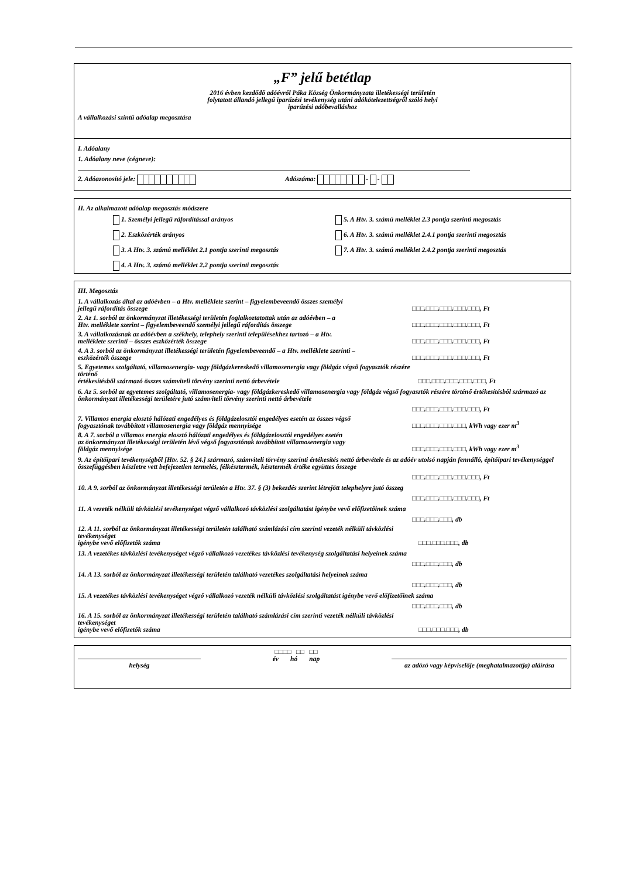„F” jelű betétlap
2016 évben kezdődő adóévről Páka Község Önkormányzata illetékességi területén
folytatott állandó jellegű iparűzési tevékenység utáni adókötelezettségről szóló helyi
iparűzési adóbevalláshoz
A vállalkozási szintű adóalap megosztása
I. Adóalany
1. Adóalany neve (cégneve):
2. Adóazonosító jele: Adószáma: - -
II. Az alkalmazott adóalap megosztás módszere
1. Személyi jellegű ráfordítással arányos
5. A Htv. 3. számú melléklet 2.3 pontja szerinti megosztás
2. Eszközérték arányos
6. A Htv. 3. számú melléklet 2.4.1 pontja szerinti megosztás
3. A Htv. 3. számú melléklet 2.1 pontja szerinti megosztás
7. A Htv. 3. számú melléklet 2.4.2 pontja szerinti megosztás
4. A Htv. 3. számú melléklet 2.2 pontja szerinti megosztás
III. Megosztás
1. A vállalkozás által az adóévben – a Htv. melléklete szerint – figyelembeveendő összes személyi
jellegű ráfordítás összege □□□.□□□.□□□.□□□.□□□, Ft
2. Az 1. sorból az önkormányzat illetékességi területén foglalkoztatottak után az adóévben – a
Htv. melléklete szerint – figyelembeveendő személyi jellegű ráfordítás összege □□□.□□□.□□□.□□□.□□□, Ft
3. A vállalkozásnak az adóévben a székhely, telephely szerinti településekhez tartozó – a Htv.
melléklete szerinti – összes eszközérték összege □□□.□□□.□□□.□□□.□□□, Ft
4. A 3. sorból az önkormányzat illetékességi területén figyelembeveendő – a Htv. melléklete szerinti –
eszközérték összege □□□.□□□.□□□.□□□.□□□, Ft
5. Egyetemes szolgáltató, villamosenergia- vagy földgázkereskedő villamosenergia vagy földgáz végső fogyasztók részére történő
értékesítésből származó összes számviteli törvény szerinti nettó árbevétele □□□.□□□.□□□.□□□.□□□, Ft
6. Az 5. sorból az egyetemes szolgáltató, villamosenergia- vagy földgázkereskedő villamosenergia vagy földgáz végső fogyasztók részére történő értékesítésből származó az önkormányzat illetékességi területére jutó számviteli törvény szerinti nettó árbevétele
□□□.□□□.□□□.□□□.□□□, Ft
7. Villamos energia elosztó hálózati engedélyes és földgázelosztói engedélyes esetén az összes végső
fogyasztónak továbbított villamosenergia vagy földgáz mennyisége □□□.□□□.□□□.□□□, kWh vagy ezer m<sup>3</sup>
8. A 7. sorból a villamos energia elosztó hálózati engedélyes és földgázelosztói engedélyes esetén
az önkormányzat illetékességi területén lévő végső fogyasztónak továbbított villamosenergia vagy
földgáz mennyisége □□□.□□□.□□□.□□□, kWh vagy ezer m<sup>3</sup>
9. Az építőipari tevékenységből [Htv. 52. § 24.] származó, számviteli törvény szerinti értékesítés nettó árbevétele és az adóév utolsó napján fennálló, építőipari tevékenységgel összefüggésben készletre vett befejezetlen termelés, félkésztermék, késztermék értéke együttes összege
□□□.□□□.□□□.□□□.□□□, Ft
10. A 9. sorból az önkormányzat illetékességi területén a Htv. 37. § (3) bekezdés szerint létrejött telephelyre jutó összeg
□□□.□□□.□□□.□□□.□□□, Ft
11. A vezeték nélküli távközlési tevékenységet végző vállalkozó távközlési szolgáltatást igénybe vevő előfizetőinek száma
□□□.□□□.□□□, db
12. A 11. sorból az önkormányzat illetékességi területén található számlázási cím szerinti vezeték nélküli távközlési tevékenységet
igénybe vevő előfizetők száma □□□.□□□.□□□, db
13. A vezetékes távközlési tevékenységet végző vállalkozó vezetékes távközlési tevékenység szolgáltatási helyeinek száma
□□□.□□□.□□□, db
14. A 13. sorból az önkormányzat illetékességi területén található vezetékes szolgáltatási helyeinek száma
□□□.□□□.□□□, db
15. A vezetékes távközlési tevékenységet végző vállalkozó vezeték nélküli távközlési szolgáltatást igénybe vevő előfizetőinek száma
□□□.□□□.□□□, db
16. A 15. sorból az önkormányzat illetékességi területén található számlázási cím szerinti vezeték nélküli távközlési tevékenységet
igénybe vevő előfizetők száma □□□.□□□.□□□, db
helység
□□□□ □□ □□
év hó nap
az adózó vagy képviselője (meghatalmazottja) aláírása